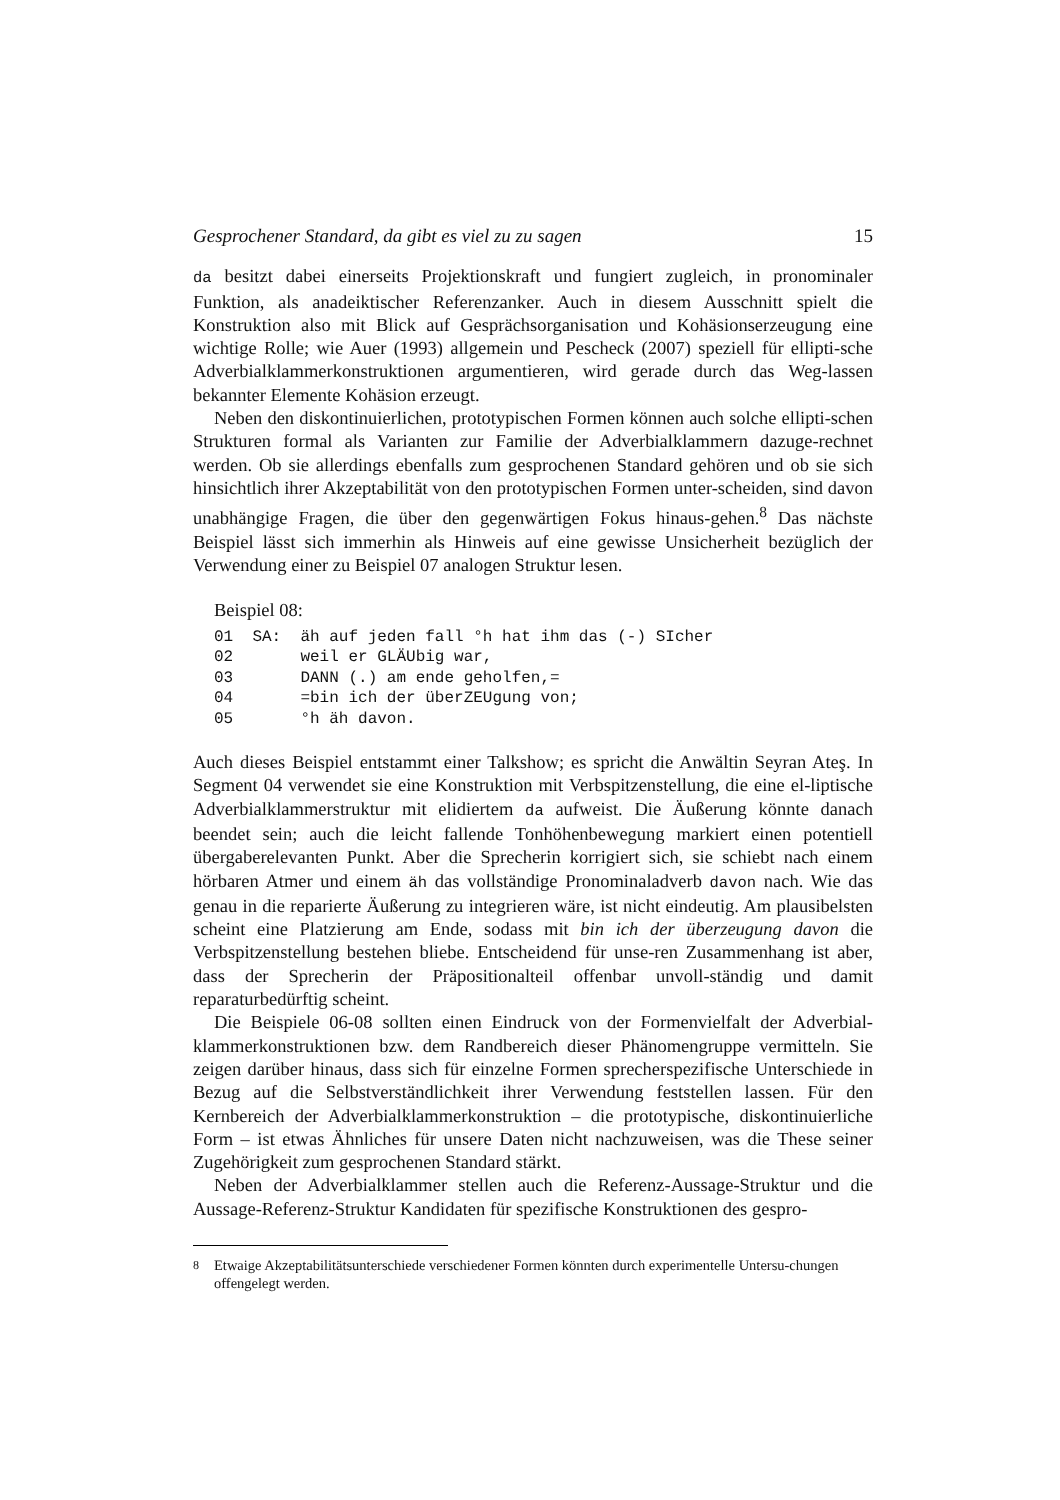Gesprochener Standard, da gibt es viel zu zu sagen 15
da besitzt dabei einerseits Projektionskraft und fungiert zugleich, in pronominaler Funktion, als anadeiktischer Referenzanker. Auch in diesem Ausschnitt spielt die Konstruktion also mit Blick auf Gesprächsorganisation und Kohäsionserzeugung eine wichtige Rolle; wie Auer (1993) allgemein und Pescheck (2007) speziell für ellipti-sche Adverbialklammerkonstruktionen argumentieren, wird gerade durch das Weg-lassen bekannter Elemente Kohäsion erzeugt.
Neben den diskontinuierlichen, prototypischen Formen können auch solche ellipti-schen Strukturen formal als Varianten zur Familie der Adverbialklammern dazuge-rechnet werden. Ob sie allerdings ebenfalls zum gesprochenen Standard gehören und ob sie sich hinsichtlich ihrer Akzeptabilität von den prototypischen Formen unter-scheiden, sind davon unabhängige Fragen, die über den gegenwärtigen Fokus hinaus-gehen.<sup>8</sup> Das nächste Beispiel lässt sich immerhin als Hinweis auf eine gewisse Unsicherheit bezüglich der Verwendung einer zu Beispiel 07 analogen Struktur lesen.
Beispiel 08:
01  SA:  äh auf jeden fall °h hat ihm das (-) SIcher
02       weil er GLÄUbig war,
03       DANN (.) am ende geholfen,=
04       =bin ich der überZEUgung von;
05       °h äh davon.
Auch dieses Beispiel entstammt einer Talkshow; es spricht die Anwältin Seyran Ateş. In Segment 04 verwendet sie eine Konstruktion mit Verbspitzenstellung, die eine el-liptische Adverbialklammerstruktur mit elidiertem da aufweist. Die Äußerung könnte danach beendet sein; auch die leicht fallende Tonhöhenbewegung markiert einen potentiell übergaberelevanten Punkt. Aber die Sprecherin korrigiert sich, sie schiebt nach einem hörbaren Atmer und einem äh das vollständige Pronominaladverb davon nach. Wie das genau in die reparierte Äußerung zu integrieren wäre, ist nicht eindeutig. Am plausibelsten scheint eine Platzierung am Ende, sodass mit bin ich der überzeugung davon die Verbspitzenstellung bestehen bliebe. Entscheidend für unse-ren Zusammenhang ist aber, dass der Sprecherin der Präpositionalteil offenbar unvoll-ständig und damit reparaturbedürftig scheint.
Die Beispiele 06-08 sollten einen Eindruck von der Formenvielfalt der Adverbial-klammerkonstruktionen bzw. dem Randbereich dieser Phänomengruppe vermitteln. Sie zeigen darüber hinaus, dass sich für einzelne Formen sprecherspezifische Unterschiede in Bezug auf die Selbstverständlichkeit ihrer Verwendung feststellen lassen. Für den Kernbereich der Adverbialklammerkonstruktion – die prototypische, diskontinuierliche Form – ist etwas Ähnliches für unsere Daten nicht nachzuweisen, was die These seiner Zugehörigkeit zum gesprochenen Standard stärkt.
Neben der Adverbialklammer stellen auch die Referenz-Aussage-Struktur und die Aussage-Referenz-Struktur Kandidaten für spezifische Konstruktionen des gespro-
<sup>8</sup> Etwaige Akzeptabilitätsunterschiede verschiedener Formen könnten durch experimentelle Untersu-chungen offengelegt werden.